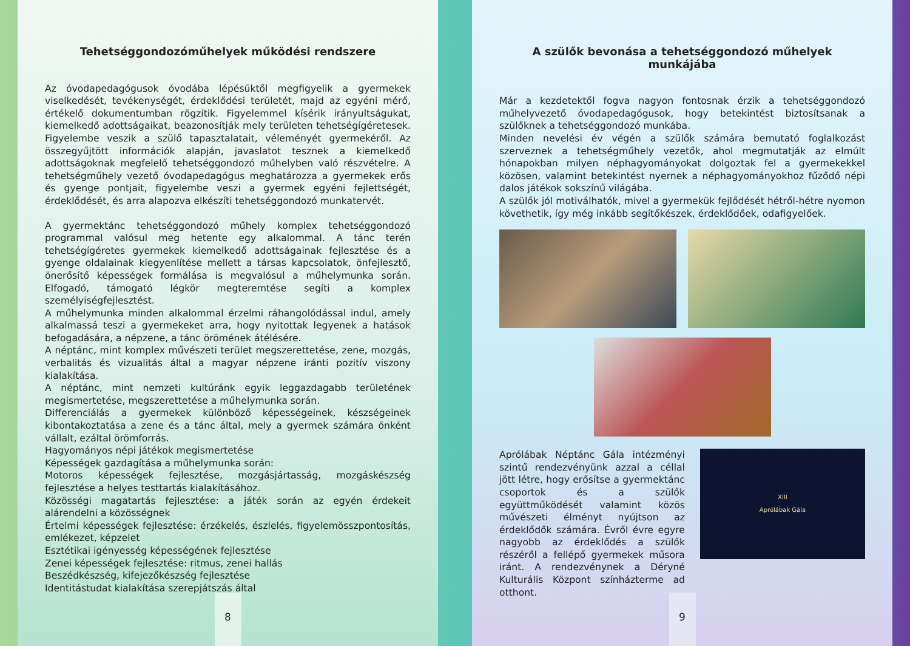Tehetséggondozóműhelyek működési rendszere
Az óvodapedagógusok óvodába lépésüktől megfigyelik a gyermekek viselkedését, tevékenységét, érdeklődési területét, majd az egyéni mérő, értékelő dokumentumban rögzítik. Figyelemmel kísérik irányultságukat, kiemelkedő adottságaikat, beazonosítják mely területen tehetségígéretesek. Figyelembe veszik a szülő tapasztalatait, véleményét gyermekéről. Az összegyűjtött információk alapján, javaslatot tesznek a kiemelkedő adottságoknak megfelelő tehetséggondozó műhelyben való részvételre. A tehetségműhely vezető óvodapedagógus meghatározza a gyermekek erős és gyenge pontjait, figyelembe veszi a gyermek egyéni fejlettségét, érdeklődését, és arra alapozva elkészíti tehetséggondozó munkatervét.
A gyermektánc tehetséggondozó műhely komplex tehetséggondozó programmal valósul meg hetente egy alkalommal. A tánc terén tehetségígéretes gyermekek kiemelkedő adottságainak fejlesztése és a gyenge oldalainak kiegyenlítése mellett a társas kapcsolatok, önfejlesztő, önerősítő képességek formálása is megvalósul a műhelymunka során. Elfogadó, támogató légkör megteremtése segíti a komplex személyiségfejlesztést.
A műhelymunka minden alkalommal érzelmi ráhangolódással indul, amely alkalmassá teszi a gyermekeket arra, hogy nyitottak legyenek a hatások befogadására, a népzene, a tánc örömének átélésére.
A néptánc, mint komplex művészeti terület megszerettetése, zene, mozgás, verbalitás és vizualitás által a magyar népzene iránti pozitív viszony kialakítása.
A néptánc, mint nemzeti kultúránk egyik leggazdagabb területének megismertetése, megszerettetése a műhelymunka során.
Differenciálás a gyermekek különböző képességeinek, készségeinek kibontakoztatása a zene és a tánc által, mely a gyermek számára önként vállalt, ezáltal örömforrás.
Hagyományos népi játékok megismertetése
Képességek gazdagítása a műhelymunka során:
Motoros képességek fejlesztése, mozgásjártasság, mozgáskészség fejlesztése a helyes testtartás kialakításához.
Közösségi magatartás fejlesztése: a játék során az egyén érdekeit alárendelni a közösségnek
Értelmi képességek fejlesztése: érzékelés, észlelés, figyelemösszpontosítás, emlékezet, képzelet
Esztétikai igényesség képességének fejlesztése
Zenei képességek fejlesztése: ritmus, zenei hallás
Beszédkészség, kifejezőkészség fejlesztése
Identitástudat kialakítása szerepjátszás által
8
A szülők bevonása a tehetséggondozó műhelyek munkájába
Már a kezdetektől fogva nagyon fontosnak érzik a tehetséggondozó műhelyvezető óvodapedagógusok, hogy betekintést biztosítsanak a szülőknek a tehetséggondozó munkába.
Minden nevelési év végén a szülők számára bemutató foglalkozást szerveznek a tehetségműhely vezetők, ahol megmutatják az elmúlt hónapokban milyen néphagyományokat dolgoztak fel a gyermekekkel közösen, valamint betekintést nyernek a néphagyományokhoz fűződő népi dalos játékok sokszínű világába.
A szülők jól motiválhatók, mivel a gyermekük fejlődését hétről-hétre nyomon követhetik, így még inkább segítőkészek, érdeklődőek, odafigyelőek.
Aprólábak Néptánc Gála intézményi szintű rendezvényünk azzal a céllal jött létre, hogy erősítse a gyermektánc csoportok és a szülők együttműködését valamint közös művészeti élményt nyújtson az érdeklődők számára. Évről évre egyre nagyobb az érdeklődés a szülők részéről a fellépő gyermekek műsora iránt. A rendezvénynek a Déryné Kulturális Központ színházterme ad otthont.
XIII
Aprólábak Gála
9